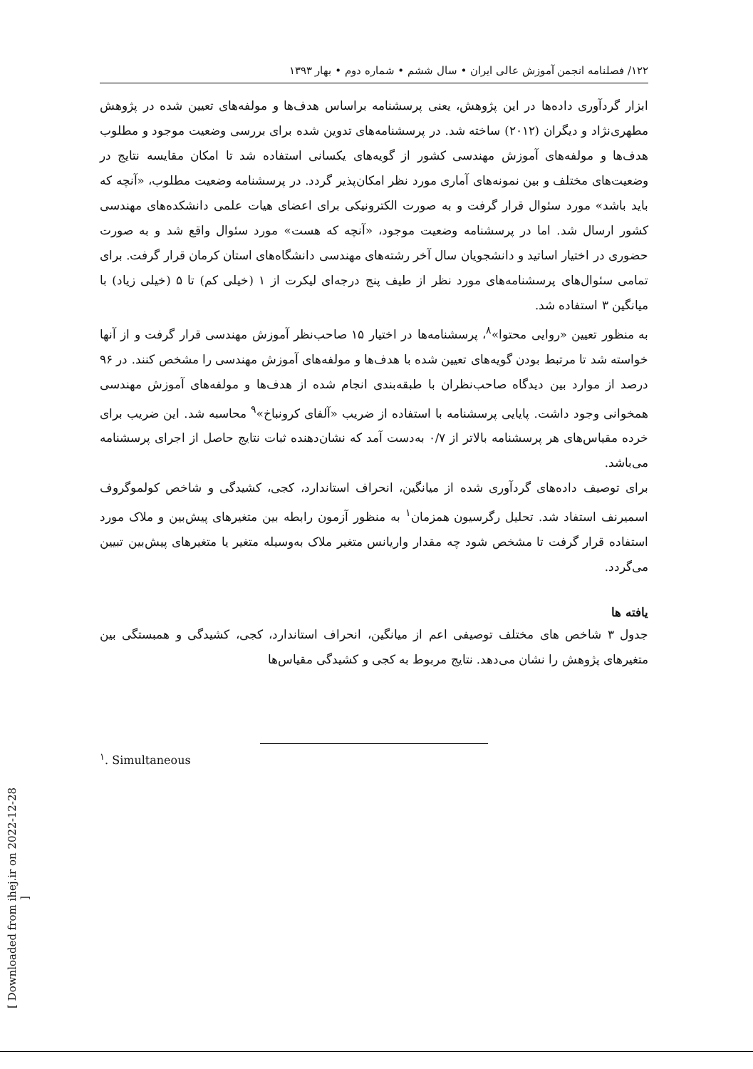۱۲۲/ فصلنامه انجمن آموزش عالی ایران • سال ششم • شماره دوم • بهار ۱۳۹۳
ابزار گردآوری داده‌ها در این پژوهش، یعنی پرسشنامه براساس هدف‌ها و مولفه‌های تعیین شده در پژوهش مطهری‌نژاد و دیگران (۲۰۱۲) ساخته شد. در پرسشنامه‌های تدوین شده برای بررسی وضعیت موجود و مطلوب هدف‌ها و مولفه‌های آموزش مهندسی کشور از گویه‌های یکسانی استفاده شد تا امکان مقایسه نتایج در وضعیت‌های مختلف و بین نمونه‌های آماری مورد نظر امکان‌پذیر گردد. در پرسشنامه وضعیت مطلوب، «آنچه که باید باشد» مورد سئوال قرار گرفت و به صورت الکترونیکی برای اعضای هیات علمی دانشکده‌های مهندسی کشور ارسال شد. اما در پرسشنامه وضعیت موجود، «آنچه که هست» مورد سئوال واقع شد و به صورت حضوری در اختیار اساتید و دانشجویان سال آخر رشته‌های مهندسی دانشگاه‌های استان کرمان قرار گرفت. برای تمامی سئوال‌های پرسشنامه‌های مورد نظر از طیف پنج درجه‌ای لیکرت از ۱ (خیلی کم) تا ۵ (خیلی زیاد) با میانگین ۳ استفاده شد.
به منظور تعیین «روایی محتوا»<sup>۸</sup>، پرسشنامه‌ها در اختیار ۱۵ صاحب‌نظر آموزش مهندسی قرار گرفت و از آنها خواسته شد تا مرتبط بودن گویه‌های تعیین شده با هدف‌ها و مولفه‌های آموزش مهندسی را مشخص کنند. در ۹۶ درصد از موارد بین دیدگاه صاحب‌نظران با طبقه‌بندی انجام شده از هدف‌ها و مولفه‌های آموزش مهندسی همخوانی وجود داشت. پایایی پرسشنامه با استفاده از ضریب «آلفای کرونباخ»<sup>۹</sup> محاسبه شد. این ضریب برای خرده مقیاس‌های هر پرسشنامه بالاتر از ۰/۷ به‌دست آمد که نشان‌دهنده ثبات نتایج حاصل از اجرای پرسشنامه می‌باشد.
برای توصیف داده‌های گردآوری شده از میانگین، انحراف استاندارد، کجی، کشیدگی و شاخص کولموگروف اسمیرنف استفاد شد. تحلیل رگرسیون همزمان<sup>۱</sup> به منظور آزمون رابطه بین متغیرهای پیش‌بین و ملاک مورد استفاده قرار گرفت تا مشخص شود چه مقدار واریانس متغیر ملاک به‌وسیله متغیر یا متغیرهای پیش‌بین تبیین می‌گردد.
یافته ها
جدول ۳ شاخص های مختلف توصیفی اعم از میانگین، انحراف استاندارد، کجی، کشیدگی و همبستگی بین متغیرهای پژوهش را نشان می‌دهد. نتایج مربوط به کجی و کشیدگی مقیاس‌ها
<sup>۱</sup>. Simultaneous
[ Downloaded from ihej.ir on 2022-12-28 ]